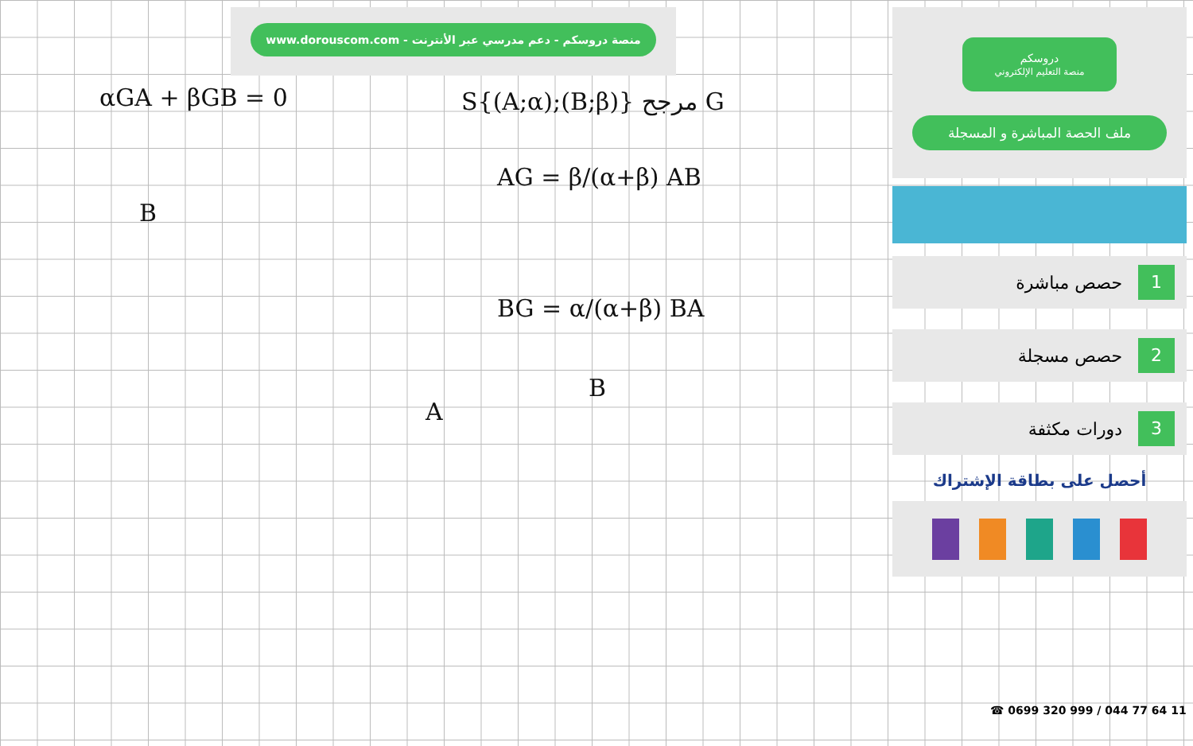www.dorouscom.com - منصة دروسكم - دعم مدرسي عبر الأنترنت
αGA + βGB = 0 S{(A;α);(B;β)} مرجح G
AG = β/(α+β) AB
BG = α/(α+β) BA
B
A
B
دروسكم
منصة التعليم الإلكتروني
ملف الحصة المباشرة و المسجلة
حصص مباشرة 1
حصص مسجلة 2
دورات مكثفة 3
أحصل على بطاقة الإشتراك
☎ 0699 320 999 / 044 77 64 11